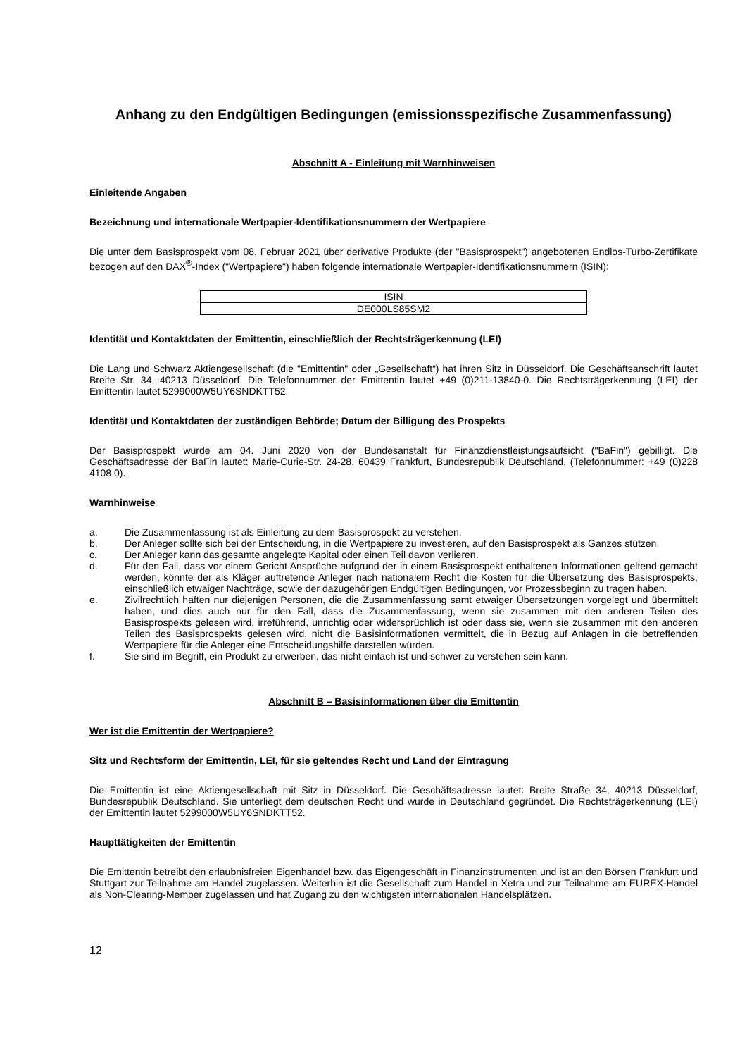Anhang zu den Endgültigen Bedingungen (emissionsspezifische Zusammenfassung)
Abschnitt A - Einleitung mit Warnhinweisen
Einleitende Angaben
Bezeichnung und internationale Wertpapier-Identifikationsnummern der Wertpapiere
Die unter dem Basisprospekt vom 08. Februar 2021 über derivative Produkte (der "Basisprospekt") angebotenen Endlos-Turbo-Zertifikate bezogen auf den DAX<sup>®</sup>-Index ("Wertpapiere") haben folgende internationale Wertpapier-Identifikationsnummern (ISIN):
| ISIN |
| --- |
| DE000LS85SM2 |
Identität und Kontaktdaten der Emittentin, einschließlich der Rechtsträgerkennung (LEI)
Die Lang und Schwarz Aktiengesellschaft (die "Emittentin" oder „Gesellschaft“) hat ihren Sitz in Düsseldorf. Die Geschäftsanschrift lautet Breite Str. 34, 40213 Düsseldorf. Die Telefonnummer der Emittentin lautet +49 (0)211-13840-0. Die Rechtsträgerkennung (LEI) der Emittentin lautet 5299000W5UY6SNDKTT52.
Identität und Kontaktdaten der zuständigen Behörde; Datum der Billigung des Prospekts
Der Basisprospekt wurde am 04. Juni 2020 von der Bundesanstalt für Finanzdienstleistungsaufsicht ("BaFin") gebilligt. Die Geschäftsadresse der BaFin lautet: Marie-Curie-Str. 24-28, 60439 Frankfurt, Bundesrepublik Deutschland. (Telefonnummer: +49 (0)228 4108 0).
Warnhinweise
a. Die Zusammenfassung ist als Einleitung zu dem Basisprospekt zu verstehen.
b. Der Anleger sollte sich bei der Entscheidung, in die Wertpapiere zu investieren, auf den Basisprospekt als Ganzes stützen.
c. Der Anleger kann das gesamte angelegte Kapital oder einen Teil davon verlieren.
d. Für den Fall, dass vor einem Gericht Ansprüche aufgrund der in einem Basisprospekt enthaltenen Informationen geltend gemacht werden, könnte der als Kläger auftretende Anleger nach nationalem Recht die Kosten für die Übersetzung des Basisprospekts, einschließlich etwaiger Nachträge, sowie der dazugehörigen Endgültigen Bedingungen, vor Prozessbeginn zu tragen haben.
e. Zivilrechtlich haften nur diejenigen Personen, die die Zusammenfassung samt etwaiger Übersetzungen vorgelegt und übermittelt haben, und dies auch nur für den Fall, dass die Zusammenfassung, wenn sie zusammen mit den anderen Teilen des Basisprospekts gelesen wird, irreführend, unrichtig oder widersprüchlich ist oder dass sie, wenn sie zusammen mit den anderen Teilen des Basisprospekts gelesen wird, nicht die Basisinformationen vermittelt, die in Bezug auf Anlagen in die betreffenden Wertpapiere für die Anleger eine Entscheidungshilfe darstellen würden.
f. Sie sind im Begriff, ein Produkt zu erwerben, das nicht einfach ist und schwer zu verstehen sein kann.
Abschnitt B – Basisinformationen über die Emittentin
Wer ist die Emittentin der Wertpapiere?
Sitz und Rechtsform der Emittentin, LEI, für sie geltendes Recht und Land der Eintragung
Die Emittentin ist eine Aktiengesellschaft mit Sitz in Düsseldorf. Die Geschäftsadresse lautet: Breite Straße 34, 40213 Düsseldorf, Bundesrepublik Deutschland. Sie unterliegt dem deutschen Recht und wurde in Deutschland gegründet. Die Rechtsträgerkennung (LEI) der Emittentin lautet 5299000W5UY6SNDKTT52.
Haupttätigkeiten der Emittentin
Die Emittentin betreibt den erlaubnisfreien Eigenhandel bzw. das Eigengeschäft in Finanzinstrumenten und ist an den Börsen Frankfurt und Stuttgart zur Teilnahme am Handel zugelassen. Weiterhin ist die Gesellschaft zum Handel in Xetra und zur Teilnahme am EUREX-Handel als Non-Clearing-Member zugelassen und hat Zugang zu den wichtigsten internationalen Handelsplätzen.
12